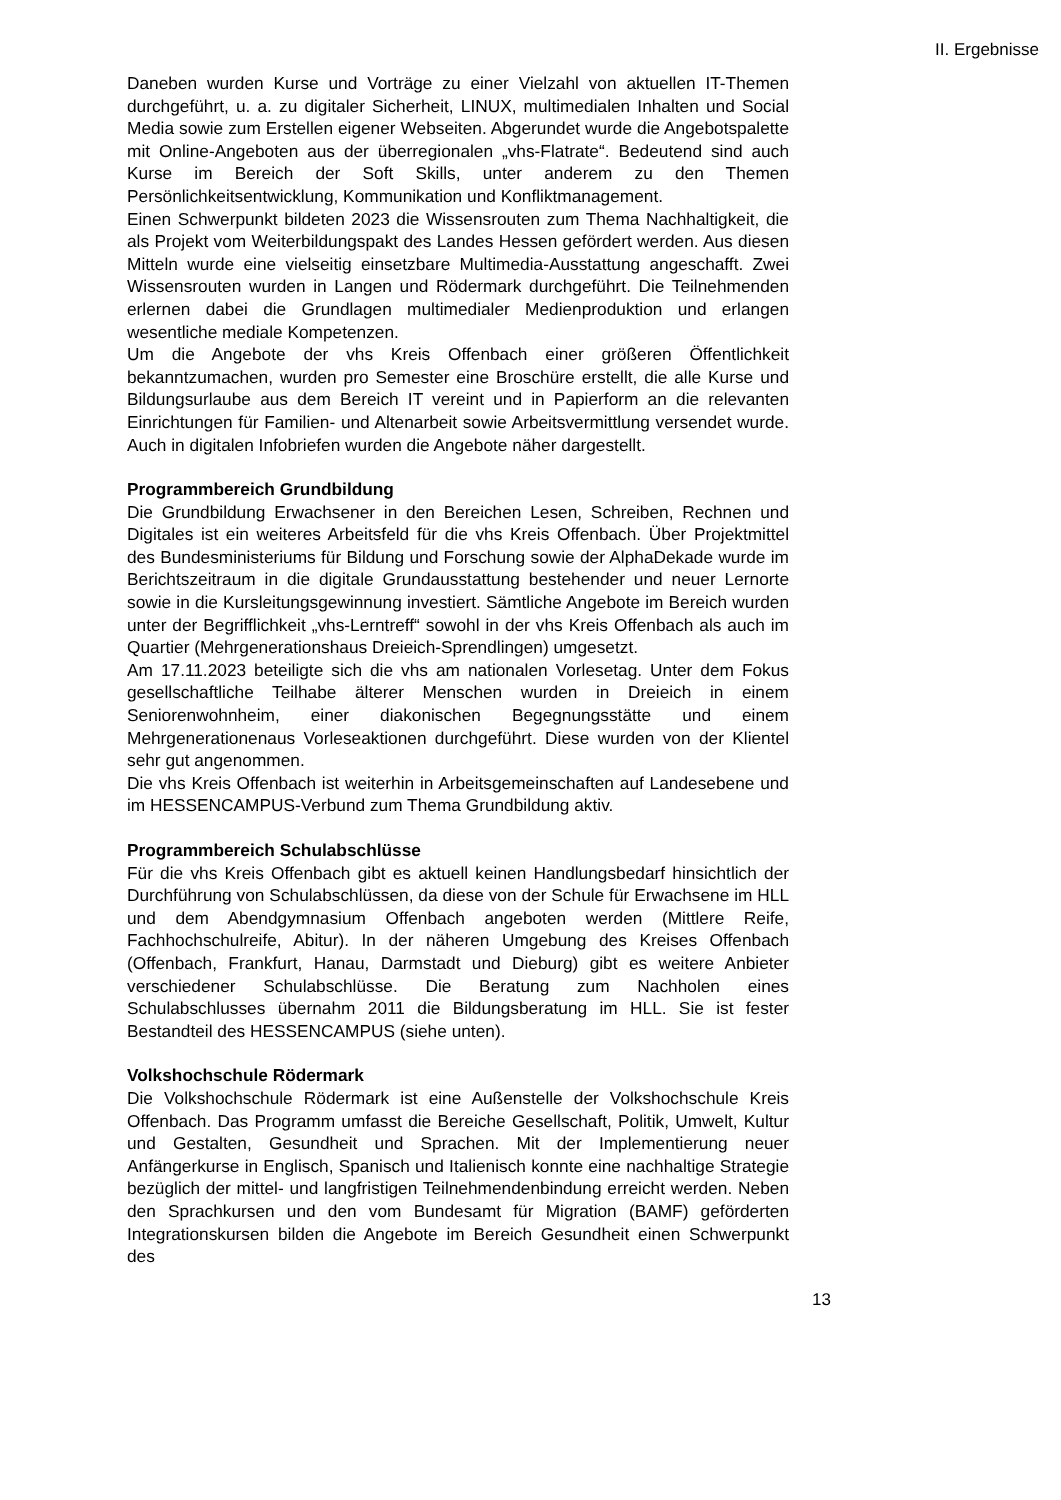II. Ergebnisse
Daneben wurden Kurse und Vorträge zu einer Vielzahl von aktuellen IT-Themen durchgeführt, u. a. zu digitaler Sicherheit, LINUX, multimedialen Inhalten und Social Media sowie zum Erstellen eigener Webseiten. Abgerundet wurde die Angebotspalette mit Online-Angeboten aus der überregionalen „vhs-Flatrate“. Bedeutend sind auch Kurse im Bereich der Soft Skills, unter anderem zu den Themen Persönlichkeitsentwicklung, Kommunikation und Konfliktmanagement.
Einen Schwerpunkt bildeten 2023 die Wissensrouten zum Thema Nachhaltigkeit, die als Projekt vom Weiterbildungspakt des Landes Hessen gefördert werden. Aus diesen Mitteln wurde eine vielseitig einsetzbare Multimedia-Ausstattung angeschafft. Zwei Wissensrouten wurden in Langen und Rödermark durchgeführt. Die Teilnehmenden erlernen dabei die Grundlagen multimedialer Medienproduktion und erlangen wesentliche mediale Kompetenzen.
Um die Angebote der vhs Kreis Offenbach einer größeren Öffentlichkeit bekanntzumachen, wurden pro Semester eine Broschüre erstellt, die alle Kurse und Bildungsurlaube aus dem Bereich IT vereint und in Papierform an die relevanten Einrichtungen für Familien- und Altenarbeit sowie Arbeitsvermittlung versendet wurde. Auch in digitalen Infobriefen wurden die Angebote näher dargestellt.
Programmbereich Grundbildung
Die Grundbildung Erwachsener in den Bereichen Lesen, Schreiben, Rechnen und Digitales ist ein weiteres Arbeitsfeld für die vhs Kreis Offenbach. Über Projektmittel des Bundesministeriums für Bildung und Forschung sowie der AlphaDekade wurde im Berichtszeitraum in die digitale Grundausstattung bestehender und neuer Lernorte sowie in die Kursleitungsgewinnung investiert. Sämtliche Angebote im Bereich wurden unter der Begrifflichkeit „vhs-Lerntreff“ sowohl in der vhs Kreis Offenbach als auch im Quartier (Mehrgenerationshaus Dreieich-Sprendlingen) umgesetzt.
Am 17.11.2023 beteiligte sich die vhs am nationalen Vorlesetag. Unter dem Fokus gesellschaftliche Teilhabe älterer Menschen wurden in Dreieich in einem Seniorenwohnheim, einer diakonischen Begegnungsstätte und einem Mehrgenerationenaus Vorleseaktionen durchgeführt. Diese wurden von der Klientel sehr gut angenommen.
Die vhs Kreis Offenbach ist weiterhin in Arbeitsgemeinschaften auf Landesebene und im HESSENCAMPUS-Verbund zum Thema Grundbildung aktiv.
Programmbereich Schulabschlüsse
Für die vhs Kreis Offenbach gibt es aktuell keinen Handlungsbedarf hinsichtlich der Durchführung von Schulabschlüssen, da diese von der Schule für Erwachsene im HLL und dem Abendgymnasium Offenbach angeboten werden (Mittlere Reife, Fachhochschulreife, Abitur). In der näheren Umgebung des Kreises Offenbach (Offenbach, Frankfurt, Hanau, Darmstadt und Dieburg) gibt es weitere Anbieter verschiedener Schulabschlüsse. Die Beratung zum Nachholen eines Schulabschlusses übernahm 2011 die Bildungsberatung im HLL. Sie ist fester Bestandteil des HESSENCAMPUS (siehe unten).
Volkshochschule Rödermark
Die Volkshochschule Rödermark ist eine Außenstelle der Volkshochschule Kreis Offenbach. Das Programm umfasst die Bereiche Gesellschaft, Politik, Umwelt, Kultur und Gestalten, Gesundheit und Sprachen. Mit der Implementierung neuer Anfängerkurse in Englisch, Spanisch und Italienisch konnte eine nachhaltige Strategie bezüglich der mittel- und langfristigen Teilnehmendenbindung erreicht werden. Neben den Sprachkursen und den vom Bundesamt für Migration (BAMF) geförderten Integrationskursen bilden die Angebote im Bereich Gesundheit einen Schwerpunkt des
13